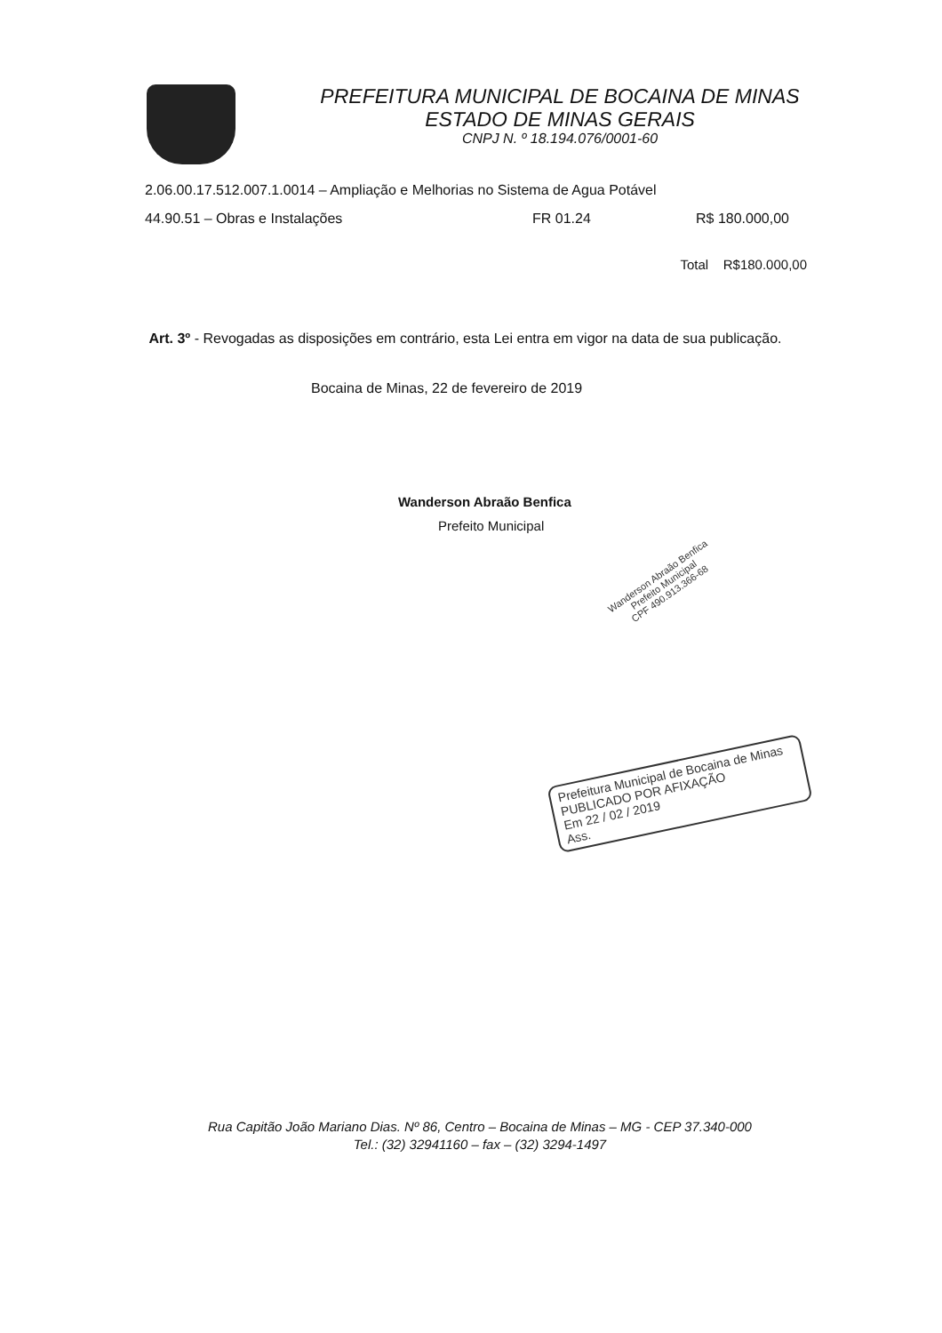PREFEITURA MUNICIPAL DE BOCAINA DE MINAS
ESTADO DE MINAS GERAIS
CNPJ N. º 18.194.076/0001-60
2.06.00.17.512.007.1.0014 – Ampliação e Melhorias no Sistema de Agua Potável
44.90.51 – Obras e Instalações FR 01.24 R$ 180.000,00
Total R$180.000,00
Art. 3º - Revogadas as disposições em contrário, esta Lei entra em vigor na data de sua publicação.
Bocaina de Minas, 22 de fevereiro de 2019
Wanderson Abraão Benfica
Prefeito Municipal
Wanderson Abraão Benfica
Prefeito Municipal
CPF 490.913.366-68
Prefeitura Municipal de Bocaina de Minas
PUBLICADO POR AFIXAÇÃO
Em 22 / 02 / 2019
Ass.
Rua Capitão João Mariano Dias. Nº 86, Centro – Bocaina de Minas – MG - CEP 37.340-000
Tel.: (32) 32941160 – fax – (32) 3294-1497